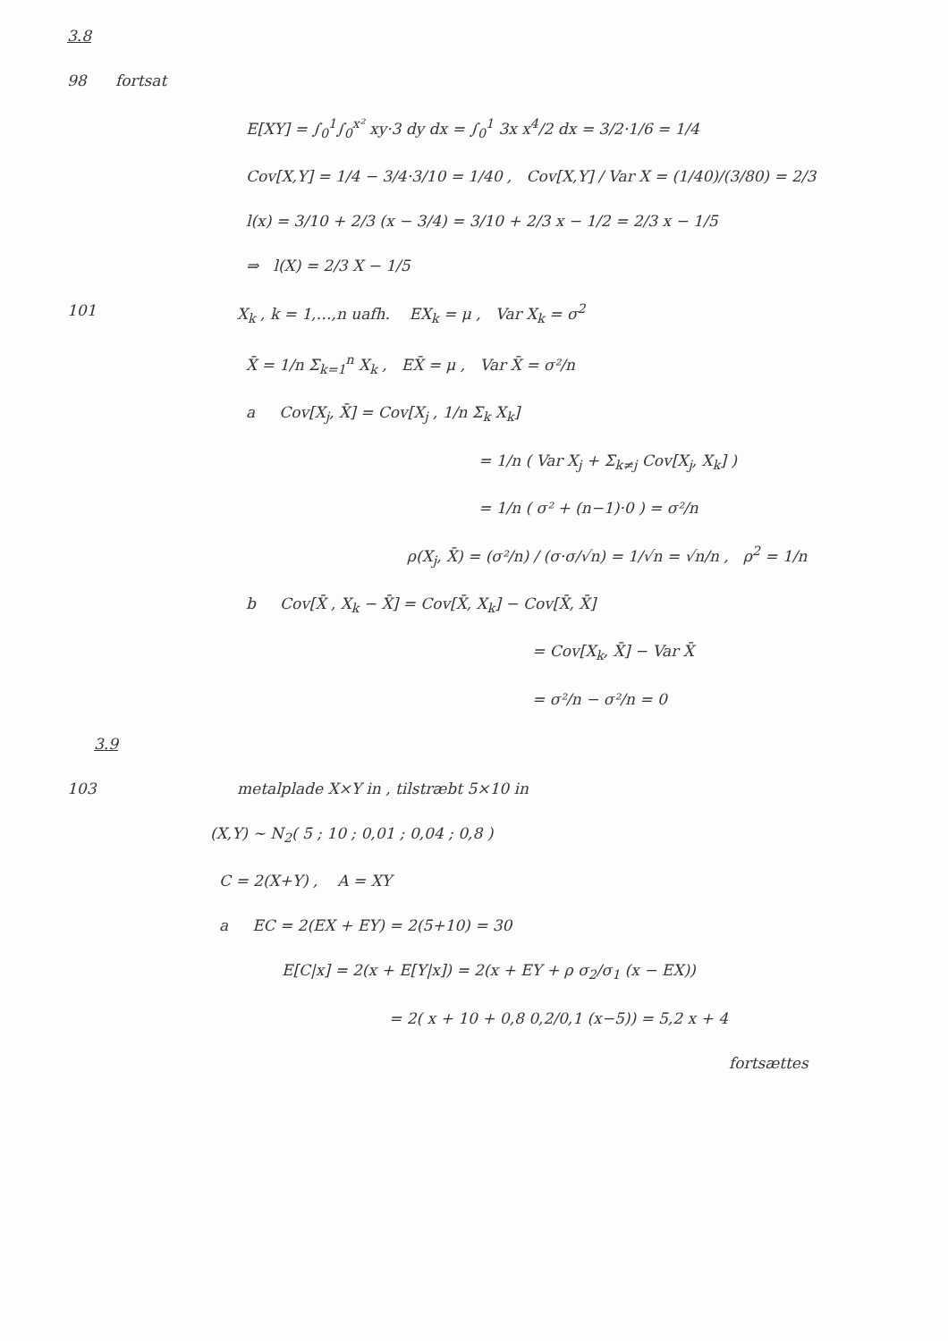3.8
98 fortsat
E[XY] = ∫<sub>0</sub><sup>1</sup>∫<sub>0</sub><sup>x²</sup> xy·3 dy dx = ∫<sub>0</sub><sup>1</sup> 3x x<sup>4</sup>/2 dx = 3/2·1/6 = 1/4
Cov[X,Y] = 1/4 − 3/4·3/10 = 1/40 , Cov[X,Y] / Var X = (1/40)/(3/80) = 2/3
l(x) = 3/10 + 2/3 (x − 3/4) = 3/10 + 2/3 x − 1/2 = 2/3 x − 1/5
⇒ l(X) = 2/3 X − 1/5
101 X<sub>k</sub> , k = 1,…,n uafh. EX<sub>k</sub> = μ , Var X<sub>k</sub> = σ<sup>2</sup>
X̄ = 1/n Σ<sub>k=1</sub><sup>n</sup> X<sub>k</sub> , EX̄ = μ , Var X̄ = σ²/n
a Cov[X<sub>j</sub>, X̄] = Cov[X<sub>j</sub> , 1/n Σ<sub>k</sub> X<sub>k</sub>]
= 1/n ( Var X<sub>j</sub> + Σ<sub>k≠j</sub> Cov[X<sub>j</sub>, X<sub>k</sub>] )
= 1/n ( σ² + (n−1)·0 ) = σ²/n
ρ(X<sub>j</sub>, X̄) = (σ²/n) / (σ·σ/√n) = 1/√n = √n/n , ρ<sup>2</sup> = 1/n
b Cov[X̄ , X<sub>k</sub> − X̄] = Cov[X̄, X<sub>k</sub>] − Cov[X̄, X̄]
= Cov[X<sub>k</sub>, X̄] − Var X̄
= σ²/n − σ²/n = 0
3.9
103 metalplade X×Y in , tilstræbt 5×10 in
(X,Y) ~ N<sub>2</sub>( 5 ; 10 ; 0,01 ; 0,04 ; 0,8 )
C = 2(X+Y) , A = XY
a EC = 2(EX + EY) = 2(5+10) = 30
E[C|x] = 2(x + E[Y|x]) = 2(x + EY + ρ σ<sub>2</sub>/σ<sub>1</sub> (x − EX))
= 2( x + 10 + 0,8 0,2/0,1 (x−5)) = 5,2 x + 4
fortsættes